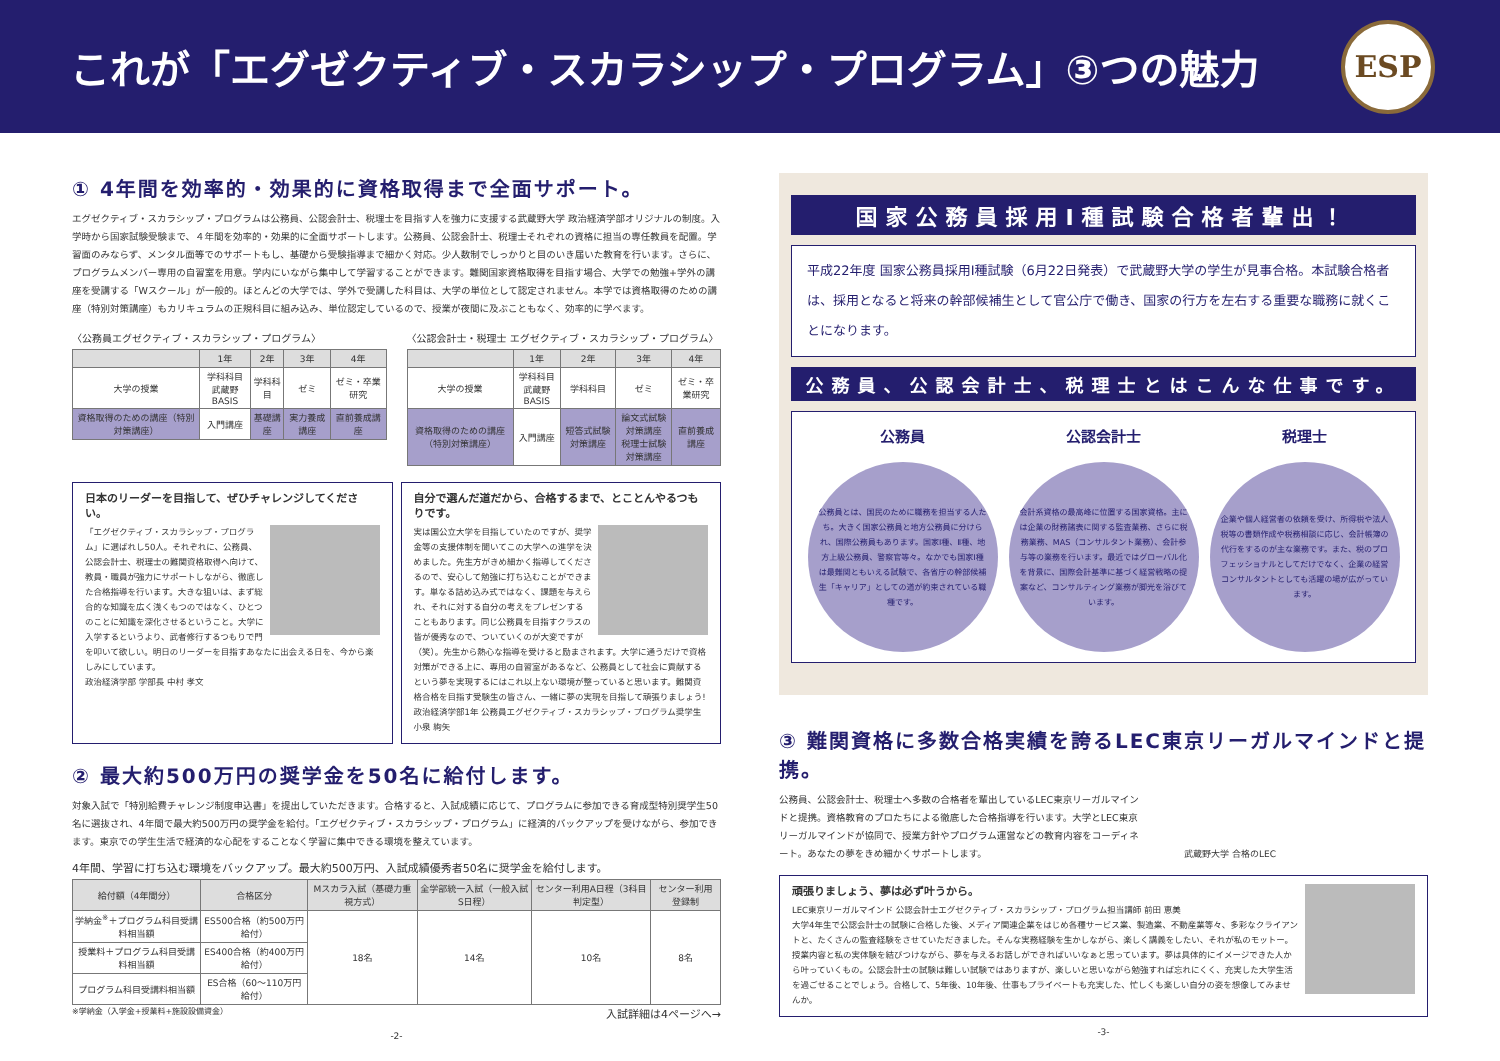これが「エグゼクティブ・スカラシップ・プログラム」③つの魅力
ESP
① 4年間を効率的・効果的に資格取得まで全面サポート。
エグゼクティブ・スカラシップ・プログラムは公務員、公認会計士、税理士を目指す人を強力に支援する武蔵野大学 政治経済学部オリジナルの制度。入学時から国家試験受験まで、４年間を効率的・効果的に全面サポートします。公務員、公認会計士、税理士それぞれの資格に担当の専任教員を配置。学習面のみならず、メンタル面等でのサポートもし、基礎から受験指導まで細かく対応。少人数制でしっかりと目のいき届いた教育を行います。さらに、プログラムメンバー専用の自習室を用意。学内にいながら集中して学習することができます。難関国家資格取得を目指す場合、大学での勉強+学外の講座を受講する「Wスクール」が一般的。ほとんどの大学では、学外で受講した科目は、大学の単位として認定されません。本学では資格取得のための講座（特別対策講座）もカリキュラムの正規科目に組み込み、単位認定しているので、授業が夜間に及ぶこともなく、効率的に学べます。
〈公務員エグゼクティブ・スカラシップ・プログラム〉
| | 1年 | 2年 | 3年 | 4年 |
| --- | --- | --- | --- | --- |
| 大学の授業 | 学科科目 武蔵野BASIS | 学科科目 | ゼミ | ゼミ・卒業研究 |
| 資格取得のための講座（特別対策講座） | 入門講座 | 基礎講座 | 実力養成講座 | 直前養成講座 |
〈公認会計士・税理士 エグゼクティブ・スカラシップ・プログラム〉
| | 1年 | 2年 | 3年 | 4年 |
| --- | --- | --- | --- | --- |
| 大学の授業 | 学科科目 武蔵野BASIS | 学科科目 | ゼミ | ゼミ・卒業研究 |
| 資格取得のための講座（特別対策講座） | 入門講座 | 短答式試験対策講座 | 論文式試験対策講座 税理士試験対策講座 | 直前養成講座 |
日本のリーダーを目指して、ぜひチャレンジしてください。
「エグゼクティブ・スカラシップ・プログラム」に選ばれし50人。それぞれに、公務員、公認会計士、税理士の難関資格取得へ向けて、教員・職員が強力にサポートしながら、徹底した合格指導を行います。大きな狙いは、まず総合的な知識を広く浅くもつのではなく、ひとつのことに知識を深化させるということ。大学に入学するというより、武者修行するつもりで門を叩いて欲しい。明日のリーダーを目指すあなたに出会える日を、今から楽しみにしています。
政治経済学部 学部長 中村 孝文
自分で選んだ道だから、合格するまで、とことんやるつもりです。
実は国公立大学を目指していたのですが、奨学金等の支援体制を聞いてこの大学への進学を決めました。先生方がきめ細かく指導してくださるので、安心して勉強に打ち込むことができます。単なる詰め込み式ではなく、課題を与えられ、それに対する自分の考えをプレゼンすることもあります。同じ公務員を目指すクラスの皆が優秀なので、ついていくのが大変ですが（笑）。先生から熱心な指導を受けると励まされます。大学に通うだけで資格対策ができる上に、専用の自習室があるなど、公務員として社会に貢献するという夢を実現するにはこれ以上ない環境が整っていると思います。難関資格合格を目指す受験生の皆さん、一緒に夢の実現を目指して頑張りましょう!
政治経済学部1年 公務員エグゼクティブ・スカラシップ・プログラム奨学生 小泉 絢矢
② 最大約500万円の奨学金を50名に給付します。
対象入試で「特別給費チャレンジ制度申込書」を提出していただきます。合格すると、入試成績に応じて、プログラムに参加できる育成型特別奨学生50名に選抜され、4年間で最大約500万円の奨学金を給付。「エグゼクティブ・スカラシップ・プログラム」に経済的バックアップを受けながら、参加できます。東京での学生生活で経済的な心配をすることなく学習に集中できる環境を整えています。
4年間、学習に打ち込む環境をバックアップ。最大約500万円、入試成績優秀者50名に奨学金を給付します。
| 給付額（4年間分） | 合格区分 | Mスカラ入試（基礎力重視方式） | 全学部統一入試（一般入試S日程） | センター利用A日程（3科目判定型） | センター利用 登録制 |
| --- | --- | --- | --- | --- | --- |
| 学納金<sup>※</sup>＋プログラム科目受講料相当額 | ES500合格（約500万円給付） | 18名 | 14名 | 10名 | 8名 |
| 授業料＋プログラム科目受講料相当額 | ES400合格（約400万円給付） | | | | |
| プログラム科目受講料相当額 | ES合格（60〜110万円給付） | | | | |
※学納金（入学金+授業料+施設設備資金） 入試詳細は4ページへ→
-2-
国家公務員採用Ⅰ種試験合格者輩出！
平成22年度 国家公務員採用Ⅰ種試験（6月22日発表）で武蔵野大学の学生が見事合格。本試験合格者は、採用となると将来の幹部候補生として官公庁で働き、国家の行方を左右する重要な職務に就くことになります。
公務員、公認会計士、税理士とはこんな仕事です。
公務員
公務員とは、国民のために職務を担当する人たち。大きく国家公務員と地方公務員に分けられ、国際公務員もあります。国家Ⅰ種、Ⅱ種、地方上級公務員、警察官等々。なかでも国家Ⅰ種は最難関ともいえる試験で、各省庁の幹部候補生「キャリア」としての道が約束されている職種です。
公認会計士
会計系資格の最高峰に位置する国家資格。主には企業の財務諸表に関する監査業務、さらに税務業務、MAS（コンサルタント業務）、会計参与等の業務を行います。最近ではグローバル化を背景に、国際会計基準に基づく経営戦略の提案など、コンサルティング業務が脚光を浴びています。
税理士
企業や個人経営者の依頼を受け、所得税や法人税等の書類作成や税務相談に応じ、会計帳簿の代行をするのが主な業務です。また、税のプロフェッショナルとしてだけでなく、企業の経営コンサルタントとしても活躍の場が広がっています。
③ 難関資格に多数合格実績を誇るLEC東京リーガルマインドと提携。
公務員、公認会計士、税理士へ多数の合格者を輩出しているLEC東京リーガルマインドと提携。資格教育のプロたちによる徹底した合格指導を行います。大学とLEC東京リーガルマインドが協同で、授業方針やプログラム運営などの教育内容をコーディネート。あなたの夢をきめ細かくサポートします。
武蔵野大学 合格のLEC
頑張りましょう、夢は必ず叶うから。
LEC東京リーガルマインド 公認会計士エグゼクティブ・スカラシップ・プログラム担当講師 前田 恵美
大学4年生で公認会計士の試験に合格した後、メディア関連企業をはじめ各種サービス業、製造業、不動産業等々、多彩なクライアントと、たくさんの監査経験をさせていただきました。そんな実務経験を生かしながら、楽しく講義をしたい、それが私のモットー。授業内容と私の実体験を結びつけながら、夢を与えるお話しができればいいなぁと思っています。夢は具体的にイメージできた人から叶っていくもの。公認会計士の試験は難しい試験ではありますが、楽しいと思いながら勉強すれば忘れにくく、充実した大学生活を過ごせることでしょう。合格して、5年後、10年後、仕事もプライベートも充実した、忙しくも楽しい自分の姿を想像してみませんか。
-3-